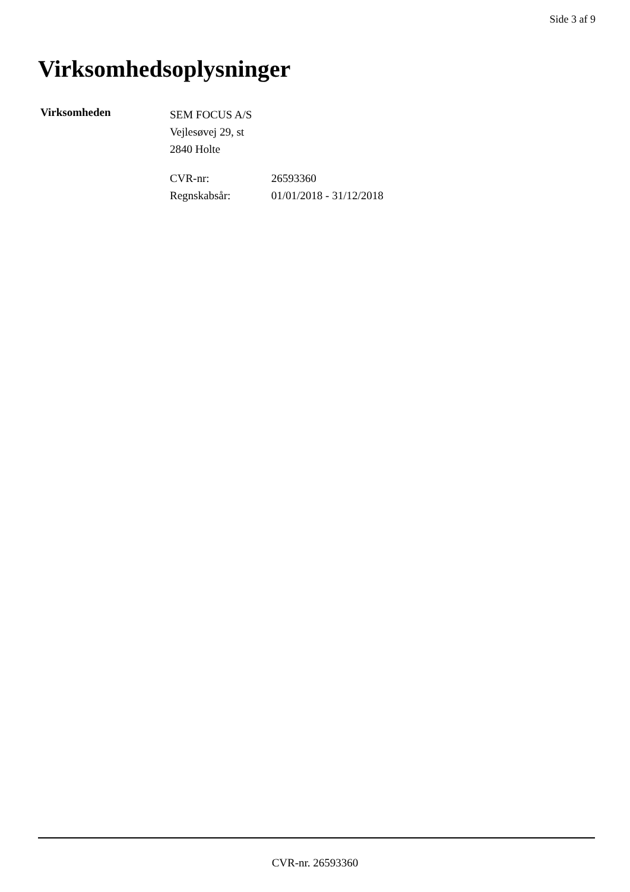Side 3 af 9
Virksomhedsoplysninger
Virksomheden
SEM FOCUS A/S
Vejlesøvej 29, st
2840 Holte
CVR-nr: 26593360
Regnskabsår: 01/01/2018 - 31/12/2018
CVR-nr. 26593360